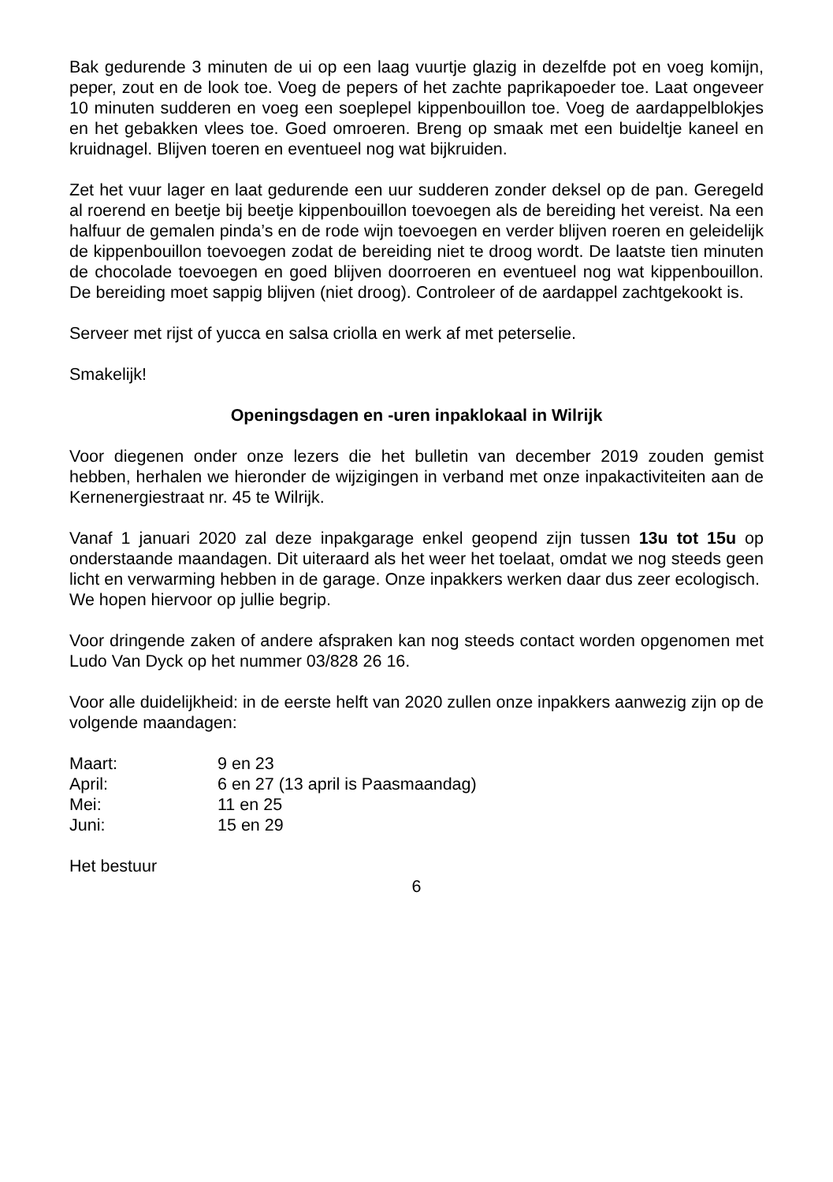Bak gedurende 3 minuten de ui op een laag vuurtje glazig in dezelfde pot en voeg komijn, peper, zout en de look toe. Voeg de pepers of het zachte paprikapoeder toe. Laat ongeveer 10 minuten sudderen en voeg een soeplepel kippenbouillon toe. Voeg de aardappelblokjes en het gebakken vlees toe. Goed omroeren. Breng op smaak met een buideltje kaneel en kruidnagel. Blijven toeren en eventueel nog wat bijkruiden.
Zet het vuur lager en laat gedurende een uur sudderen zonder deksel op de pan. Geregeld al roerend en beetje bij beetje kippenbouillon toevoegen als de bereiding het vereist. Na een halfuur de gemalen pinda’s en de rode wijn toevoegen en verder blijven roeren en geleidelijk de kippenbouillon toevoegen zodat de bereiding niet te droog wordt. De laatste tien minuten de chocolade toevoegen en goed blijven doorroeren en eventueel nog wat kippenbouillon. De bereiding moet sappig blijven (niet droog). Controleer of de aardappel zachtgekookt is.
Serveer met rijst of yucca en salsa criolla en werk af met peterselie.
Smakelijk!
Openingsdagen en -uren inpaklokaal in Wilrijk
Voor diegenen onder onze lezers die het bulletin van december 2019 zouden gemist hebben, herhalen we hieronder de wijzigingen in verband met onze inpakactiviteiten aan de Kernenergiestraat nr. 45 te Wilrijk.
Vanaf 1 januari 2020 zal deze inpakgarage enkel geopend zijn tussen 13u tot 15u op onderstaande maandagen. Dit uiteraard als het weer het toelaat, omdat we nog steeds geen licht en verwarming hebben in de garage. Onze inpakkers werken daar dus zeer ecologisch.
We hopen hiervoor op jullie begrip.
Voor dringende zaken of andere afspraken kan nog steeds contact worden opgenomen met Ludo Van Dyck op het nummer 03/828 26 16.
Voor alle duidelijkheid: in de eerste helft van 2020 zullen onze inpakkers aanwezig zijn op de volgende maandagen:
| Maart: | 9 en 23 |
| April: | 6 en 27 (13 april is Paasmaandag) |
| Mei: | 11 en 25 |
| Juni: | 15 en 29 |
Het bestuur
6